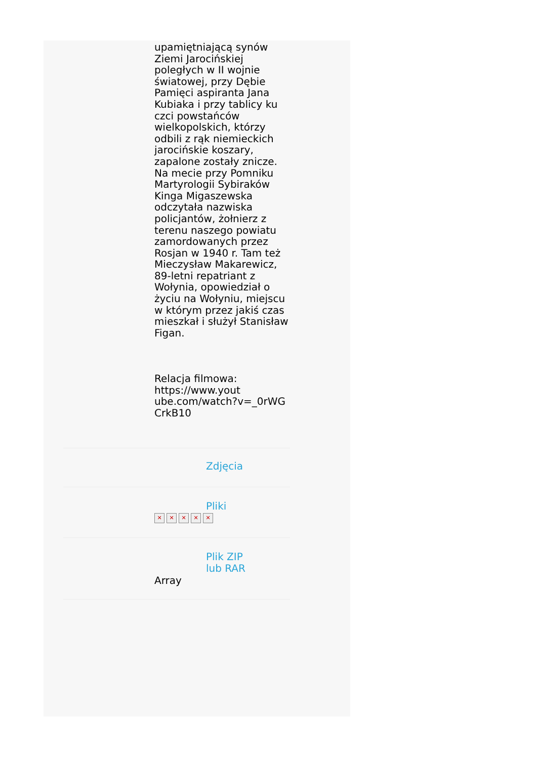upamiętniającą synów Ziemi Jarocińskiej poległych w II wojnie światowej, przy Dębie Pamięci aspiranta Jana Kubiaka i przy tablicy ku czci powstańców wielkopolskich, którzy odbili z rąk niemieckich jarocińskie koszary, zapalone zostały znicze. Na mecie przy Pomniku Martyrologii Sybiraków Kinga Migaszewska odczytała nazwiska policjantów, żołnierz z terenu naszego powiatu zamordowanych przez Rosjan w 1940 r. Tam też Mieczysław Makarewicz, 89-letni repatriant z Wołynia, opowiedział o życiu na Wołyniu, miejscu w którym przez jakiś czas mieszkał i służył Stanisław Figan.
Relacja filmowa: https://www.yout ube.com/watch?v=_0rWG CrkB10
Zdjęcia
Pliki
✕ ✕ ✕ ✕ ✕
Plik ZIP
lub RAR
Array